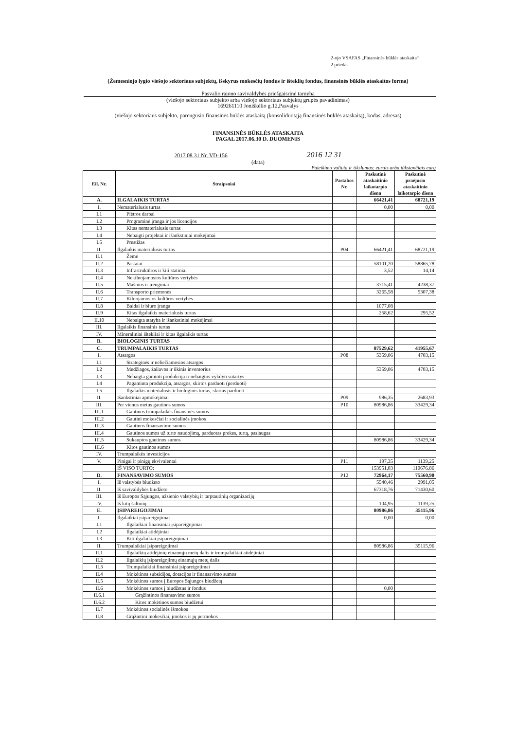2-ojo VSAFAS „Finansinės būklės ataskaita“
2 priedas
(Žemesniojo lygio viešojo sektoriaus subjektų, išskyrus mokesčių fondus ir išteklių fondus, finansinės būklės ataskaitos forma)
Pasvalio rajono savivaldybės priešgaisrinė tarnyba
(viešojo sektoriaus subjekto arba viešojo sektoriaus subjektų grupės pavadinimas)
169261110 Joniškėlio g.12,Pasvalys
(viešojo sektoriaus subjekto, parengusio finansinės būklės ataskaitą (konsoliduotąją finansinės būklės ataskaitą), kodas, adresas)
FINANSINĖS BŪKLĖS ATASKAITA
PAGAL 2017.06.30 D. DUOMENIS
2017 08 31 Nr. VD-156 2016 12 31
(data)
Pateikimo valiuta ir tikslumas: eurais arba tūkstančiais eurų
| Eil. Nr. | Straipsniai | Pastabos Nr. | Paskutinė ataskaitinio laikotarpio diena | Paskutinė praėjusio ataskaitinio laikotarpio diena |
| --- | --- | --- | --- | --- |
| A. | ILGALAIKIS TURTAS | | 66421,41 | 68721,19 |
| I. | Nematerialusis turtas | | 0,00 | 0,00 |
| I.1 | Plėtros darbai | | | |
| I.2 | Programinė įranga ir jos licencijos | | | |
| I.3 | Kitas nematerialusis turtas | | | |
| I.4 | Nebaigti projektai ir išankstiniai mokėjimai | | | |
| I.5 | Prestižas | | | |
| II. | Ilgalaikis materialusis turtas | P04 | 66421,41 | 68721,19 |
| II.1 | Žemė | | | |
| II.2 | Pastatai | | 58101,20 | 58865,78 |
| II.3 | Infrastruktūros ir kiti statiniai | | 3,52 | 14,14 |
| II.4 | Nekilnojamosios kultūros vertybės | | | |
| II.5 | Mašinos ir įrenginiai | | 3715,41 | 4238,37 |
| II.6 | Transporto priemonės | | 3265,58 | 5307,38 |
| II.7 | Kilnojamosios kultūros vertybės | | | |
| II.8 | Baldai ir biuro įranga | | 1077,08 | |
| II.9 | Kitas ilgalaikis materialusis turtas | | 258,62 | 295,52 |
| II.10 | Nebaigta statyba ir išankstiniai mokėjimai | | | |
| III. | Ilgalaikis finansinis turtas | | | |
| IV. | Mineraliniai ištekliai ir kitas ilgalaikis turtas | | | |
| B. | BIOLOGINIS TURTAS | | | |
| C. | TRUMPALAIKIS TURTAS | | 87529,62 | 41955,67 |
| I. | Atsargos | P08 | 5359,06 | 4703,15 |
| I.1 | Strateginės ir neliečiamosios atsargos | | | |
| I.2 | Medžiagos, žaliavos ir ūkinis inventorius | | 5359,06 | 4703,15 |
| I.3 | Nebaigta gaminti produkcija ir nebaigtos vykdyti sutartys | | | |
| I.4 | Pagaminta produkcija, atsargos, skirtos parduoti (perduoti) | | | |
| I.5 | Ilgalaikis materialusis ir biologinis turtas, skirtas parduoti | | | |
| II. | Išankstiniai apmokėjimai | P09 | 986,35 | 2683,93 |
| III. | Per vienus metus gautinos sumos | P10 | 80986,86 | 33429,34 |
| III.1 | Gautinos trumpalaikės finansinės sumos | | | |
| III.2 | Gautini mokesčiai ir socialinės įmokos | | | |
| III.3 | Gautinos finansavimo sumos | | | |
| III.4 | Gautinos sumos už turto naudojimą, parduotas prekes, turtą, paslaugas | | | |
| III.5 | Sukauptos gautinos sumos | | 80986,86 | 33429,34 |
| III.6 | Kitos gautinos sumos | | | |
| IV. | Trumpalaikės investicijos | | | |
| V. | Pinigai ir pinigų ekvivalentai | P11 | 197,35 | 1139,25 |
| | IŠ VISO TURTO: | | 153951,03 | 110676,86 |
| D. | FINANSAVIMO SUMOS | P12 | 72964,17 | 75560,90 |
| I. | Iš valstybės biudžeto | | 5540,46 | 2991,05 |
| II. | Iš savivaldybės biudžeto | | 67318,76 | 71430,60 |
| III. | Iš Europos Sąjungos, užsienio valstybių ir tarptautinių organizacijų | | | |
| IV. | Iš kitų šaltinių | | 104,95 | 1139,25 |
| E. | ĮSIPAREIGOJIMAI | | 80986,86 | 35115,96 |
| I. | Ilgalaikiai įsipareigojimai | | 0,00 | 0,00 |
| I.1 | Ilgalaikiai finansiniai įsipareigojimai | | | |
| I.2 | Ilgalaikiai atidėjiniai | | | |
| I.3 | Kiti ilgalaikiai įsipareigojimai | | | |
| II. | Trumpalaikiai įsipareigojimai | | 80986,86 | 35115,96 |
| II.1 | Ilgalaikių atidėjinių einamųjų metų dalis ir trumpalaikiai atidėjiniai | | | |
| II.2 | Ilgalaikių įsipareigojimų einamųjų metų dalis | | | |
| II.3 | Trumpalaikiai finansiniai įsipareigojimai | | | |
| II.4 | Mokėtinos subsidijos, dotacijos ir finansavimo sumos | | | |
| II.5 | Mokėtinos sumos į Europos Sąjungos biudžetą | | | |
| II.6 | Mokėtinos sumos į biudžetus ir fondus | | 0,00 | |
| II.6.1 | Grąžintinos finansavimo sumos | | | |
| II.6.2 | Kitos mokėtinos sumos biudžetui | | | |
| II.7 | Mokėtinos socialinės išmokos | | | |
| II.8 | Grąžintini mokesčiai, įmokos ir jų permokos | | | |